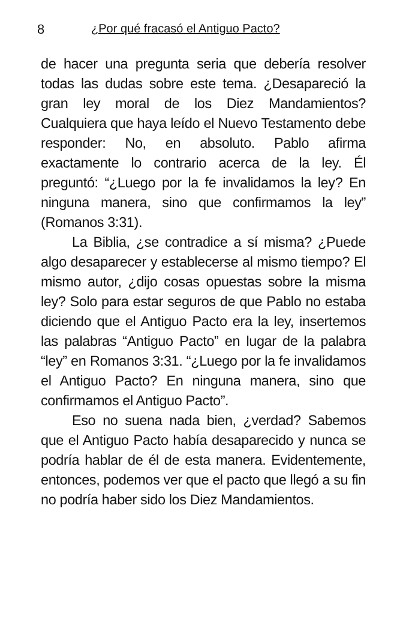8 ¿Por qué fracasó el Antiguo Pacto?
de hacer una pregunta seria que debería resolver todas las dudas sobre este tema. ¿Desapareció la gran ley moral de los Diez Mandamientos? Cualquiera que haya leído el Nuevo Testamento debe responder: No, en absoluto. Pablo afirma exactamente lo contrario acerca de la ley. Él preguntó: “¿Luego por la fe invalidamos la ley? En ninguna manera, sino que confirmamos la ley” (Romanos 3:31).
La Biblia, ¿se contradice a sí misma? ¿Puede algo desaparecer y establecerse al mismo tiempo? El mismo autor, ¿dijo cosas opuestas sobre la misma ley? Solo para estar seguros de que Pablo no estaba diciendo que el Antiguo Pacto era la ley, insertemos las palabras “Antiguo Pacto” en lugar de la palabra “ley” en Romanos 3:31. “¿Luego por la fe invalidamos el Antiguo Pacto? En ninguna manera, sino que confirmamos el Antiguo Pacto”.
Eso no suena nada bien, ¿verdad? Sabemos que el Antiguo Pacto había desaparecido y nunca se podría hablar de él de esta manera. Evidentemente, entonces, podemos ver que el pacto que llegó a su fin no podría haber sido los Diez Mandamientos.